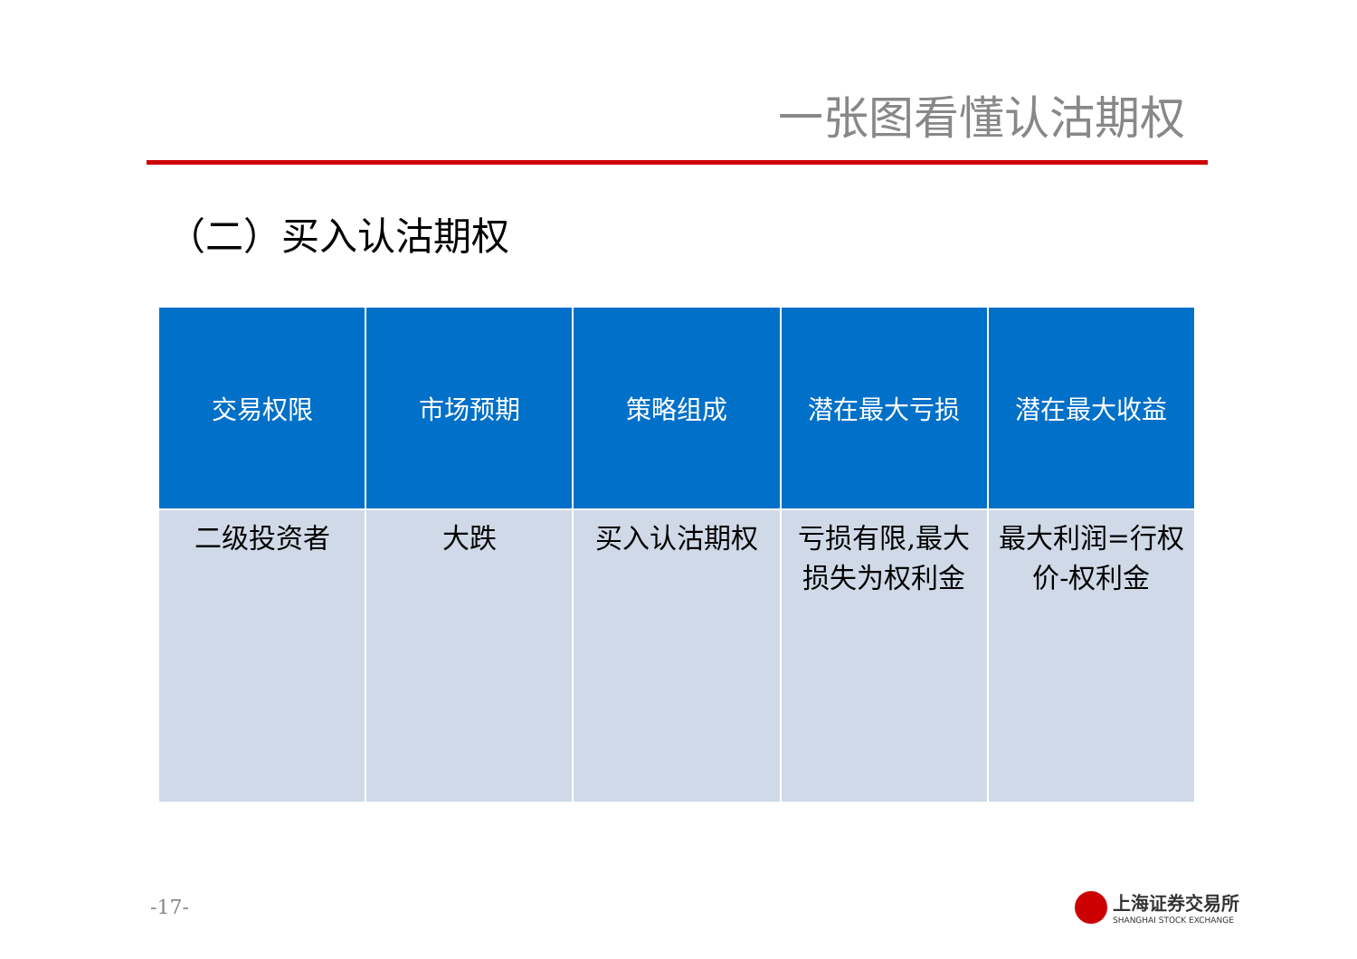一张图看懂认沽期权
（二）买入认沽期权
| 交易权限 | 市场预期 | 策略组成 | 潜在最大亏损 | 潜在最大收益 |
| --- | --- | --- | --- | --- |
| 二级投资者 | 大跌 | 买入认沽期权 | 亏损有限,最大损失为权利金 | 最大利润=行权价-权利金 |
-17-
上海证券交易所
SHANGHAI STOCK EXCHANGE